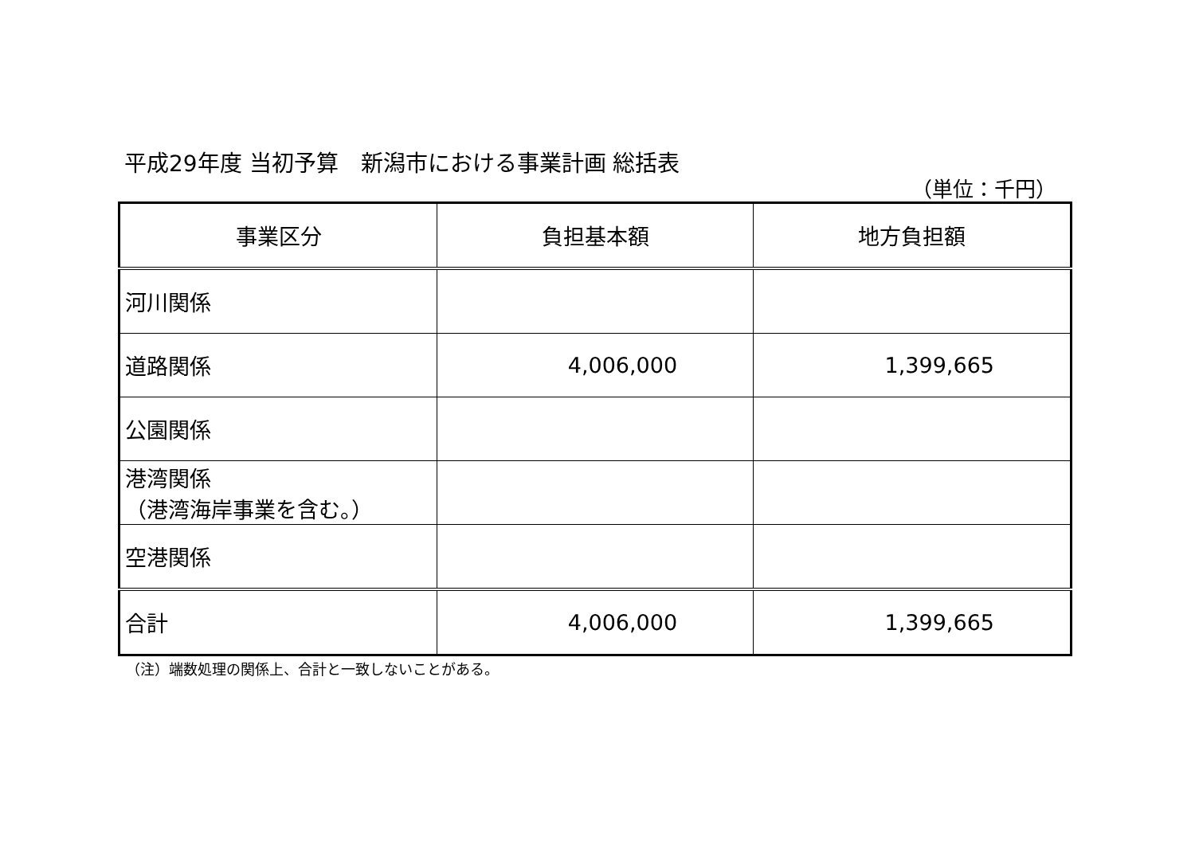平成29年度 当初予算　新潟市における事業計画 総括表
（単位：千円）
| 事業区分 | 負担基本額 | 地方負担額 |
| --- | --- | --- |
| 河川関係 | | |
| 道路関係 | 4,006,000 | 1,399,665 |
| 公園関係 | | |
| 港湾関係 （港湾海岸事業を含む。） | | |
| 空港関係 | | |
| 合計 | 4,006,000 | 1,399,665 |
（注）端数処理の関係上、合計と一致しないことがある。